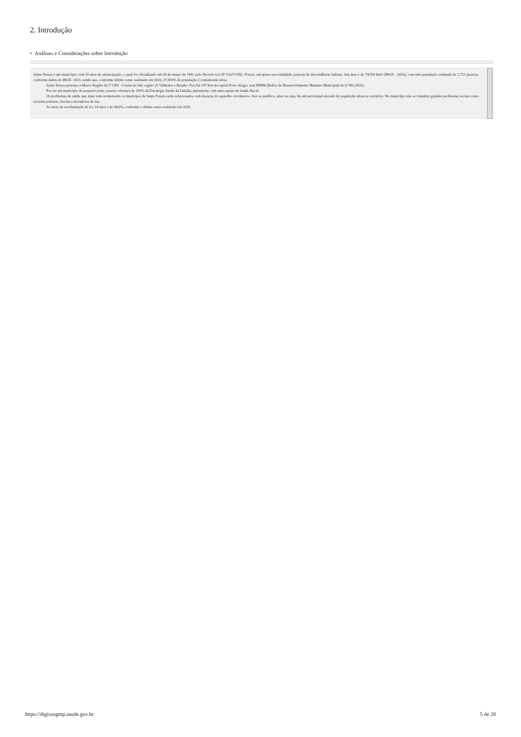2. Introdução
• Análises e Considerações sobre Introdução
Santa Tereza é um município com 29 anos de emancipação, o qual foi oficializado em 20 de março de 1992 pelo Decreto Lei Nº 9.627/1992. Possui, em quase sua totalidade, pessoas de descendência italiana. Sua área é de 74,054 Km² (IBGE - 2020), com uma população estimada de 1.722 pessoas, conforme dados do IBGE- 2021, sendo que, conforme último censo realizado em 2010, 27,093% da população é considerada idosa.
Santa Tereza pertence a Macro Região da 5ª CRS - Caxias do Sul, região 25 Vinhedos e Basalto. Fica há 147 Km da capital Porto Alegre, tem IDHM (Índice de Desenvolvimento Humano Municipal) de 0,746 (2010).
Por ser um município de pequeno porte, possui cobertura de 100% da Estratégia Saúde da Família, juntamente com uma equipe de Saúde Bucal.
Os problemas de saúde que mais vem acometendo os munícipes de Santa Tereza estão relacionados com doenças do aparelho circulatório. Isso se justifica, uma vez que, há um percentual elevado de população idosa no território. No município não se visualiza grandes problemas sociais como extrema pobreza, favelas e moradores de rua.
As taxas de escolarização de 6 a 14 anos é de 98,6%, conforme o último censo realizado em 2010.
https://digisusgmp.saude.gov.br 5 de 28